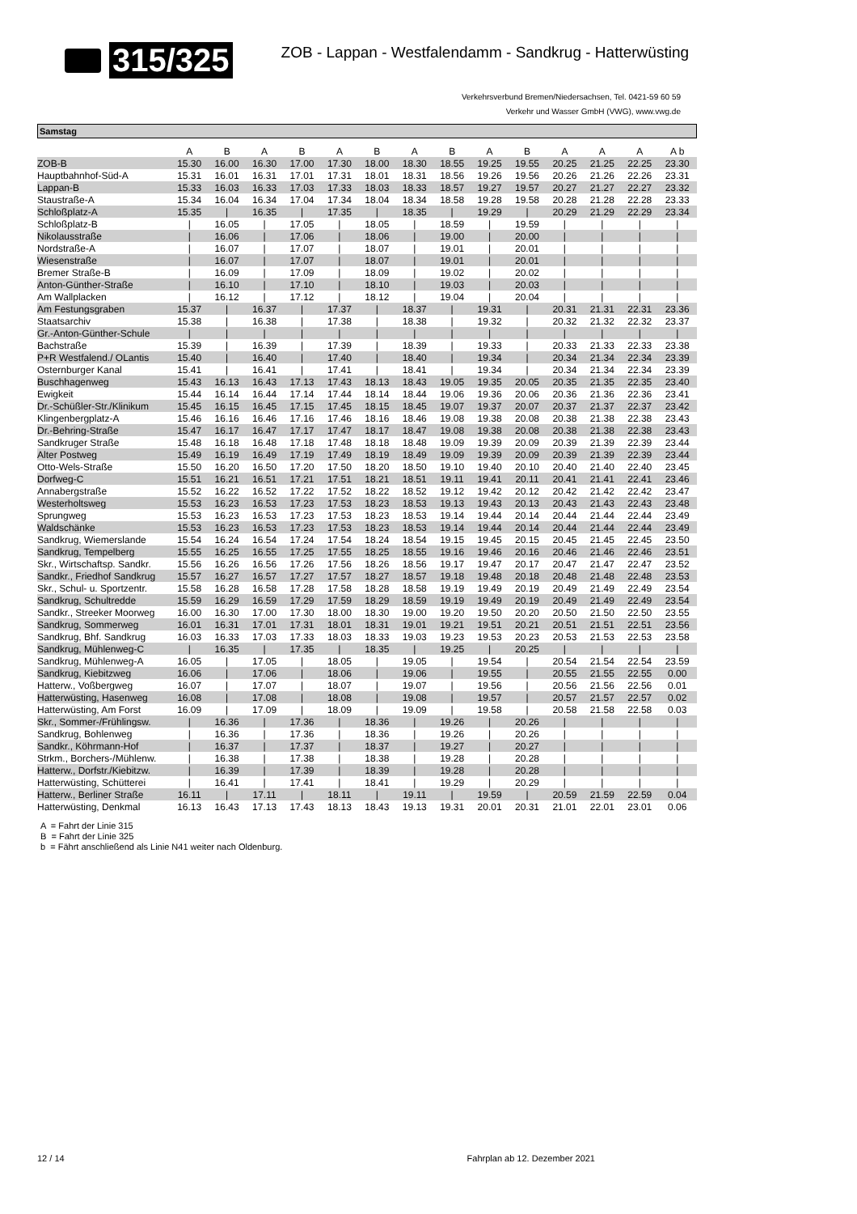315/325 ZOB - Lappan - Westfalendamm - Sandkrug - Hatterwüsting
Verkehrsverbund Bremen/Niedersachsen, Tel. 0421-59 60 59
Verkehr und Wasser GmbH (VWG), www.vwg.de
Samstag
| | A | B | A | B | A | B | A | B | A | B | A | A | A | A b | |
| --- | --- | --- | --- | --- | --- | --- | --- | --- | --- | --- | --- | --- | --- | --- | --- |
| ZOB-B | 15.30 | 16.00 | 16.30 | 17.00 | 17.30 | 18.00 | 18.30 | 18.55 | 19.25 | 19.55 | 20.25 | 21.25 | 22.25 | 23.30 | |
| Hauptbahnhof-Süd-A | 15.31 | 16.01 | 16.31 | 17.01 | 17.31 | 18.01 | 18.31 | 18.56 | 19.26 | 19.56 | 20.26 | 21.26 | 22.26 | 23.31 | |
| Lappan-B | 15.33 | 16.03 | 16.33 | 17.03 | 17.33 | 18.03 | 18.33 | 18.57 | 19.27 | 19.57 | 20.27 | 21.27 | 22.27 | 23.32 | |
| Staustraße-A | 15.34 | 16.04 | 16.34 | 17.04 | 17.34 | 18.04 | 18.34 | 18.58 | 19.28 | 19.58 | 20.28 | 21.28 | 22.28 | 23.33 | |
| Schloßplatz-A | 15.35 | / | 16.35 | / | 17.35 | / | 18.35 | / | 19.29 | / | 20.29 | 21.29 | 22.29 | 23.34 | |
| Schloßplatz-B | / | 16.05 | / | 17.05 | / | 18.05 | / | 18.59 | / | 19.59 | / | / | / | / | |
| Nikolausstraße | / | 16.06 | / | 17.06 | / | 18.06 | / | 19.00 | / | 20.00 | / | / | / | / | |
| Nordstraße-A | / | 16.07 | / | 17.07 | / | 18.07 | / | 19.01 | / | 20.01 | / | / | / | / | |
| Wiesenstraße | / | 16.07 | / | 17.07 | / | 18.07 | / | 19.01 | / | 20.01 | / | / | / | / | |
| Bremer Straße-B | / | 16.09 | / | 17.09 | / | 18.09 | / | 19.02 | / | 20.02 | / | / | / | / | |
| Anton-Günther-Straße | / | 16.10 | / | 17.10 | / | 18.10 | / | 19.03 | / | 20.03 | / | / | / | / | |
| Am Wallplacken | / | 16.12 | / | 17.12 | / | 18.12 | / | 19.04 | / | 20.04 | / | / | / | / | |
| Am Festungsgraben | 15.37 | / | 16.37 | / | 17.37 | / | 18.37 | / | 19.31 | / | 20.31 | 21.31 | 22.31 | 23.36 | |
| Staatsarchiv | 15.38 | / | 16.38 | / | 17.38 | / | 18.38 | / | 19.32 | / | 20.32 | 21.32 | 22.32 | 23.37 | |
| Gr.-Anton-Günther-Schule | / | / | / | / | / | / | / | / | / | / | / | / | / | / | |
| Bachstraße | 15.39 | / | 16.39 | / | 17.39 | / | 18.39 | / | 19.33 | / | 20.33 | 21.33 | 22.33 | 23.38 | |
| P+R Westfalend./ OLantis | 15.40 | / | 16.40 | / | 17.40 | / | 18.40 | / | 19.34 | / | 20.34 | 21.34 | 22.34 | 23.39 | |
| Osternburger Kanal | 15.41 | / | 16.41 | / | 17.41 | / | 18.41 | / | 19.34 | / | 20.34 | 21.34 | 22.34 | 23.39 | |
| Buschhagenweg | 15.43 | 16.13 | 16.43 | 17.13 | 17.43 | 18.13 | 18.43 | 19.05 | 19.35 | 20.05 | 20.35 | 21.35 | 22.35 | 23.40 | |
| Ewigkeit | 15.44 | 16.14 | 16.44 | 17.14 | 17.44 | 18.14 | 18.44 | 19.06 | 19.36 | 20.06 | 20.36 | 21.36 | 22.36 | 23.41 | |
| Dr.-Schüßler-Str./Klinikum | 15.45 | 16.15 | 16.45 | 17.15 | 17.45 | 18.15 | 18.45 | 19.07 | 19.37 | 20.07 | 20.37 | 21.37 | 22.37 | 23.42 | |
| Klingenbergplatz-A | 15.46 | 16.16 | 16.46 | 17.16 | 17.46 | 18.16 | 18.46 | 19.08 | 19.38 | 20.08 | 20.38 | 21.38 | 22.38 | 23.43 | |
| Dr.-Behring-Straße | 15.47 | 16.17 | 16.47 | 17.17 | 17.47 | 18.17 | 18.47 | 19.08 | 19.38 | 20.08 | 20.38 | 21.38 | 22.38 | 23.43 | |
| Sandkruger Straße | 15.48 | 16.18 | 16.48 | 17.18 | 17.48 | 18.18 | 18.48 | 19.09 | 19.39 | 20.09 | 20.39 | 21.39 | 22.39 | 23.44 | |
| Alter Postweg | 15.49 | 16.19 | 16.49 | 17.19 | 17.49 | 18.19 | 18.49 | 19.09 | 19.39 | 20.09 | 20.39 | 21.39 | 22.39 | 23.44 | |
| Otto-Wels-Straße | 15.50 | 16.20 | 16.50 | 17.20 | 17.50 | 18.20 | 18.50 | 19.10 | 19.40 | 20.10 | 20.40 | 21.40 | 22.40 | 23.45 | |
| Dorfweg-C | 15.51 | 16.21 | 16.51 | 17.21 | 17.51 | 18.21 | 18.51 | 19.11 | 19.41 | 20.11 | 20.41 | 21.41 | 22.41 | 23.46 | |
| Annabergstraße | 15.52 | 16.22 | 16.52 | 17.22 | 17.52 | 18.22 | 18.52 | 19.12 | 19.42 | 20.12 | 20.42 | 21.42 | 22.42 | 23.47 | |
| Westerholtsweg | 15.53 | 16.23 | 16.53 | 17.23 | 17.53 | 18.23 | 18.53 | 19.13 | 19.43 | 20.13 | 20.43 | 21.43 | 22.43 | 23.48 | |
| Sprungweg | 15.53 | 16.23 | 16.53 | 17.23 | 17.53 | 18.23 | 18.53 | 19.14 | 19.44 | 20.14 | 20.44 | 21.44 | 22.44 | 23.49 | |
| Waldschänke | 15.53 | 16.23 | 16.53 | 17.23 | 17.53 | 18.23 | 18.53 | 19.14 | 19.44 | 20.14 | 20.44 | 21.44 | 22.44 | 23.49 | |
| Sandkrug, Wiemerslande | 15.54 | 16.24 | 16.54 | 17.24 | 17.54 | 18.24 | 18.54 | 19.15 | 19.45 | 20.15 | 20.45 | 21.45 | 22.45 | 23.50 | |
| Sandkrug, Tempelberg | 15.55 | 16.25 | 16.55 | 17.25 | 17.55 | 18.25 | 18.55 | 19.16 | 19.46 | 20.16 | 20.46 | 21.46 | 22.46 | 23.51 | |
| Skr., Wirtschaftsp. Sandkr. | 15.56 | 16.26 | 16.56 | 17.26 | 17.56 | 18.26 | 18.56 | 19.17 | 19.47 | 20.17 | 20.47 | 21.47 | 22.47 | 23.52 | |
| Sandkr., Friedhof Sandkrug | 15.57 | 16.27 | 16.57 | 17.27 | 17.57 | 18.27 | 18.57 | 19.18 | 19.48 | 20.18 | 20.48 | 21.48 | 22.48 | 23.53 | |
| Skr., Schul- u. Sportzentr. | 15.58 | 16.28 | 16.58 | 17.28 | 17.58 | 18.28 | 18.58 | 19.19 | 19.49 | 20.19 | 20.49 | 21.49 | 22.49 | 23.54 | |
| Sandkrug, Schultredde | 15.59 | 16.29 | 16.59 | 17.29 | 17.59 | 18.29 | 18.59 | 19.19 | 19.49 | 20.19 | 20.49 | 21.49 | 22.49 | 23.54 | |
| Sandkr., Streeker Moorweg | 16.00 | 16.30 | 17.00 | 17.30 | 18.00 | 18.30 | 19.00 | 19.20 | 19.50 | 20.20 | 20.50 | 21.50 | 22.50 | 23.55 | |
| Sandkrug, Sommerweg | 16.01 | 16.31 | 17.01 | 17.31 | 18.01 | 18.31 | 19.01 | 19.21 | 19.51 | 20.21 | 20.51 | 21.51 | 22.51 | 23.56 | |
| Sandkrug, Bhf. Sandkrug | 16.03 | 16.33 | 17.03 | 17.33 | 18.03 | 18.33 | 19.03 | 19.23 | 19.53 | 20.23 | 20.53 | 21.53 | 22.53 | 23.58 | |
| Sandkrug, Mühlenweg-C | / | 16.35 | / | 17.35 | / | 18.35 | / | 19.25 | / | 20.25 | / | / | / | / | |
| Sandkrug, Mühlenweg-A | 16.05 | / | 17.05 | / | 18.05 | / | 19.05 | / | 19.54 | / | 20.54 | 21.54 | 22.54 | 23.59 | |
| Sandkrug, Kiebitzweg | 16.06 | / | 17.06 | / | 18.06 | / | 19.06 | / | 19.55 | / | 20.55 | 21.55 | 22.55 | 0.00 | |
| Hatterw., Voßbergweg | 16.07 | / | 17.07 | / | 18.07 | / | 19.07 | / | 19.56 | / | 20.56 | 21.56 | 22.56 | 0.01 | |
| Hatterwüsting, Hasenweg | 16.08 | / | 17.08 | / | 18.08 | / | 19.08 | / | 19.57 | / | 20.57 | 21.57 | 22.57 | 0.02 | |
| Hatterwüsting, Am Forst | 16.09 | / | 17.09 | / | 18.09 | / | 19.09 | / | 19.58 | / | 20.58 | 21.58 | 22.58 | 0.03 | |
| Skr., Sommer-/Frühlingsw. | / | 16.36 | / | 17.36 | / | 18.36 | / | 19.26 | / | 20.26 | / | / | / | / | |
| Sandkrug, Bohlenweg | / | 16.36 | / | 17.36 | / | 18.36 | / | 19.26 | / | 20.26 | / | / | / | / | |
| Sandkr., Köhrmann-Hof | / | 16.37 | / | 17.37 | / | 18.37 | / | 19.27 | / | 20.27 | / | / | / | / | |
| Strkm., Borchers-/Mühlenw. | / | 16.38 | / | 17.38 | / | 18.38 | / | 19.28 | / | 20.28 | / | / | / | / | |
| Hatterw., Dorfstr./Kiebitzw. | / | 16.39 | / | 17.39 | / | 18.39 | / | 19.28 | / | 20.28 | / | / | / | / | |
| Hatterwüsting, Schütterei | / | 16.41 | / | 17.41 | / | 18.41 | / | 19.29 | / | 20.29 | / | / | / | / | |
| Hatterw., Berliner Straße | 16.11 | / | 17.11 | / | 18.11 | / | 19.11 | / | 19.59 | / | 20.59 | 21.59 | 22.59 | 0.04 | |
| Hatterwüsting, Denkmal | 16.13 | 16.43 | 17.13 | 17.43 | 18.13 | 18.43 | 19.13 | 19.31 | 20.01 | 20.31 | 21.01 | 22.01 | 23.01 | 0.06 | |
A = Fahrt der Linie 315
B = Fahrt der Linie 325
b = Fährt anschließend als Linie N41 weiter nach Oldenburg.
12 / 14 Fahrplan ab 12. Dezember 2021